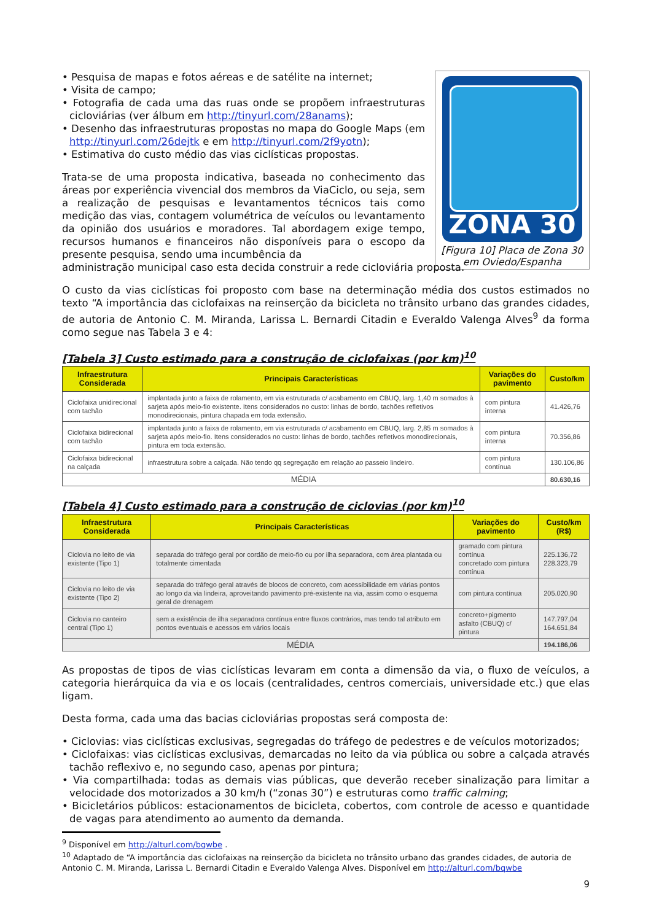• Pesquisa de mapas e fotos aéreas e de satélite na internet;
• Visita de campo;
• Fotografia de cada uma das ruas onde se propõem infraestruturas cicloviárias (ver álbum em http://tinyurl.com/28anams);
• Desenho das infraestruturas propostas no mapa do Google Maps (em http://tinyurl.com/26dejtk e em http://tinyurl.com/2f9yotn);
• Estimativa do custo médio das vias ciclísticas propostas.
Trata-se de uma proposta indicativa, baseada no conhecimento das áreas por experiência vivencial dos membros da ViaCiclo, ou seja, sem a realização de pesquisas e levantamentos técnicos tais como medição das vias, contagem volumétrica de veículos ou levantamento da opinião dos usuários e moradores. Tal abordagem exige tempo, recursos humanos e financeiros não disponíveis para o escopo da presente pesquisa, sendo uma incumbência da
ZONA 30
[Figura 10] Placa de Zona 30 em Oviedo/Espanha
administração municipal caso esta decida construir a rede cicloviária proposta.
O custo da vias ciclísticas foi proposto com base na determinação média dos custos estimados no texto “A importância das ciclofaixas na reinserção da bicicleta no trânsito urbano das grandes cidades, de autoria de Antonio C. M. Miranda, Larissa L. Bernardi Citadin e Everaldo Valenga Alves<sup>9</sup> da forma como segue nas Tabela 3 e 4:
[Tabela 3] Custo estimado para a construção de ciclofaixas (por km)<sup>10</sup>
| Infraestrutura Considerada | Principais Características | Variações do pavimento | Custo/km |
| --- | --- | --- | --- |
| Ciclofaixa unidirecional com tachão | implantada junto a faixa de rolamento, em via estruturada c/ acabamento em CBUQ, larg. 1,40 m somados à sarjeta após meio-fio existente. Itens considerados no custo: linhas de bordo, tachões refletivos monodirecionais, pintura chapada em toda extensão. | com pintura interna | 41.426,76 |
| Ciclofaixa bidirecional com tachão | implantada junto a faixa de rolamento, em via estruturada c/ acabamento em CBUQ, larg. 2,85 m somados à sarjeta após meio-fio. Itens considerados no custo: linhas de bordo, tachões refletivos monodirecionais, pintura em toda extensão. | com pintura interna | 70.356,86 |
| Ciclofaixa bidirecional na calçada | infraestrutura sobre a calçada. Não tendo qq segregação em relação ao passeio lindeiro. | com pintura contínua | 130.106,86 |
| MÉDIA | | | 80.630,16 |
[Tabela 4] Custo estimado para a construção de ciclovias (por km)<sup>10</sup>
| Infraestrutura Considerada | Principais Características | Variações do pavimento | Custo/km (R$) |
| --- | --- | --- | --- |
| Ciclovia no leito de via existente (Tipo 1) | separada do tráfego geral por cordão de meio-fio ou por ilha separadora, com área plantada ou totalmente cimentada | gramado com pintura contínua concretado com pintura contínua | 225.136,72 228.323,79 |
| Ciclovia no leito de via existente (Tipo 2) | separada do tráfego geral através de blocos de concreto, com acessibilidade em várias pontos ao longo da via lindeira, aproveitando pavimento pré-existente na via, assim como o esquema geral de drenagem | com pintura contínua | 205.020,90 |
| Ciclovia no canteiro central (Tipo 1) | sem a existência de ilha separadora contínua entre fluxos contrários, mas tendo tal atributo em pontos eventuais e acessos em vários locais | concreto+pigmento asfalto (CBUQ) c/ pintura | 147.797,04 164.651,84 |
| MÉDIA | | | 194.186,06 |
As propostas de tipos de vias ciclísticas levaram em conta a dimensão da via, o fluxo de veículos, a categoria hierárquica da via e os locais (centralidades, centros comerciais, universidade etc.) que elas ligam.
Desta forma, cada uma das bacias cicloviárias propostas será composta de:
• Ciclovias: vias ciclísticas exclusivas, segregadas do tráfego de pedestres e de veículos motorizados;
• Ciclofaixas: vias ciclísticas exclusivas, demarcadas no leito da via pública ou sobre a calçada através tachão reflexivo e, no segundo caso, apenas por pintura;
• Via compartilhada: todas as demais vias públicas, que deverão receber sinalização para limitar a velocidade dos motorizados a 30 km/h (“zonas 30”) e estruturas como traffic calming;
• Bicicletários públicos: estacionamentos de bicicleta, cobertos, com controle de acesso e quantidade de vagas para atendimento ao aumento da demanda.
<sup>9</sup> Disponível em http://alturl.com/bqwbe .
<sup>10</sup> Adaptado de “A importância das ciclofaixas na reinserção da bicicleta no trânsito urbano das grandes cidades, de autoria de Antonio C. M. Miranda, Larissa L. Bernardi Citadin e Everaldo Valenga Alves. Disponível em http://alturl.com/bqwbe
9